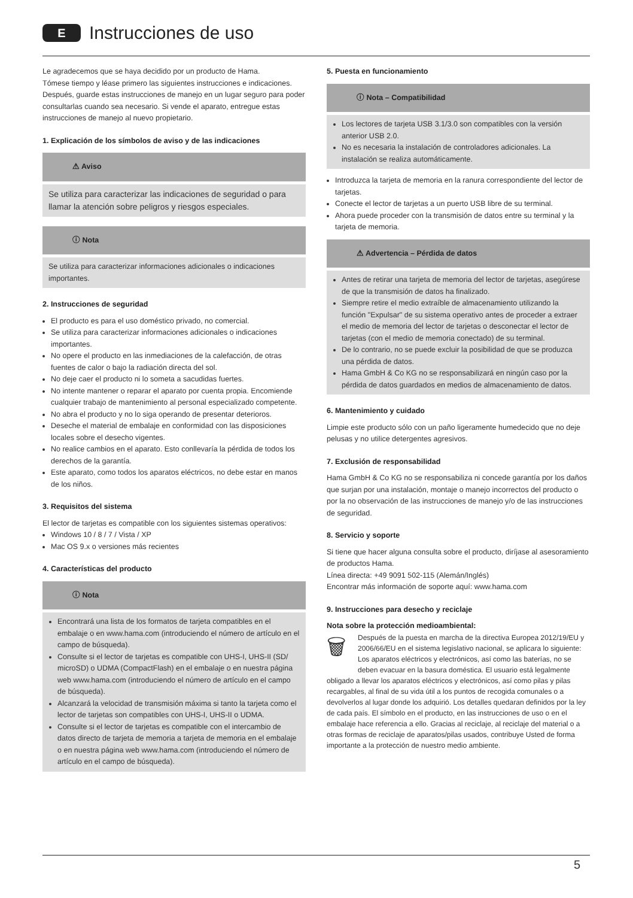E
Instrucciones de uso
Le agradecemos que se haya decidido por un producto de Hama.
Tómese tiempo y léase primero las siguientes instrucciones e indicaciones. Después, guarde estas instrucciones de manejo en un lugar seguro para poder consultarlas cuando sea necesario. Si vende el aparato, entregue estas instrucciones de manejo al nuevo propietario.
1. Explicación de los símbolos de aviso y de las indicaciones
⚠ Aviso
Se utiliza para caracterizar las indicaciones de seguridad o para llamar la atención sobre peligros y riesgos especiales.
ⓘ Nota
Se utiliza para caracterizar informaciones adicionales o indicaciones importantes.
2. Instrucciones de seguridad
El producto es para el uso doméstico privado, no comercial.
Se utiliza para caracterizar informaciones adicionales o indicaciones importantes.
No opere el producto en las inmediaciones de la calefacción, de otras fuentes de calor o bajo la radiación directa del sol.
No deje caer el producto ni lo someta a sacudidas fuertes.
No intente mantener o reparar el aparato por cuenta propia. Encomiende cualquier trabajo de mantenimiento al personal especializado competente.
No abra el producto y no lo siga operando de presentar deterioros.
Deseche el material de embalaje en conformidad con las disposiciones locales sobre el desecho vigentes.
No realice cambios en el aparato. Esto conllevaría la pérdida de todos los derechos de la garantía.
Este aparato, como todos los aparatos eléctricos, no debe estar en manos de los niños.
3. Requisitos del sistema
El lector de tarjetas es compatible con los siguientes sistemas operativos:
Windows 10 / 8 / 7 / Vista / XP
Mac OS 9.x o versiones más recientes
4. Características del producto
ⓘ Nota
Encontrará una lista de los formatos de tarjeta compatibles en el embalaje o en www.hama.com (introduciendo el número de artículo en el campo de búsqueda).
Consulte si el lector de tarjetas es compatible con UHS-I, UHS-II (SD/ microSD) o UDMA (CompactFlash) en el embalaje o en nuestra página web www.hama.com (introduciendo el número de artículo en el campo de búsqueda).
Alcanzará la velocidad de transmisión máxima si tanto la tarjeta como el lector de tarjetas son compatibles con UHS-I, UHS-II o UDMA.
Consulte si el lector de tarjetas es compatible con el intercambio de datos directo de tarjeta de memoria a tarjeta de memoria en el embalaje o en nuestra página web www.hama.com (introduciendo el número de artículo en el campo de búsqueda).
5. Puesta en funcionamiento
ⓘ Nota – Compatibilidad
Los lectores de tarjeta USB 3.1/3.0 son compatibles con la versión anterior USB 2.0.
No es necesaria la instalación de controladores adicionales. La instalación se realiza automáticamente.
Introduzca la tarjeta de memoria en la ranura correspondiente del lector de tarjetas.
Conecte el lector de tarjetas a un puerto USB libre de su terminal.
Ahora puede proceder con la transmisión de datos entre su terminal y la tarjeta de memoria.
⚠ Advertencia – Pérdida de datos
Antes de retirar una tarjeta de memoria del lector de tarjetas, asegúrese de que la transmisión de datos ha finalizado.
Siempre retire el medio extraíble de almacenamiento utilizando la función "Expulsar" de su sistema operativo antes de proceder a extraer el medio de memoria del lector de tarjetas o desconectar el lector de tarjetas (con el medio de memoria conectado) de su terminal.
De lo contrario, no se puede excluir la posibilidad de que se produzca una pérdida de datos.
Hama GmbH & Co KG no se responsabilizará en ningún caso por la pérdida de datos guardados en medios de almacenamiento de datos.
6. Mantenimiento y cuidado
Limpie este producto sólo con un paño ligeramente humedecido que no deje pelusas y no utilice detergentes agresivos.
7. Exclusión de responsabilidad
Hama GmbH & Co KG no se responsabiliza ni concede garantía por los daños que surjan por una instalación, montaje o manejo incorrectos del producto o por la no observación de las instrucciones de manejo y/o de las instrucciones de seguridad.
8. Servicio y soporte
Si tiene que hacer alguna consulta sobre el producto, diríjase al asesoramiento de productos Hama.
Línea directa: +49 9091 502-115 (Alemán/Inglés)
Encontrar más información de soporte aquí: www.hama.com
9. Instrucciones para desecho y reciclaje
Nota sobre la protección medioambiental:
🗑 Después de la puesta en marcha de la directiva Europea 2012/19/EU y 2006/66/EU en el sistema legislativo nacional, se aplicara lo siguiente:
Los aparatos eléctricos y electrónicos, así como las baterías, no se deben evacuar en la basura doméstica. El usuario está legalmente obligado a llevar los aparatos eléctricos y electrónicos, así como pilas y pilas recargables, al final de su vida útil a los puntos de recogida comunales o a devolverlos al lugar donde los adquirió. Los detalles quedaran definidos por la ley de cada país. El símbolo en el producto, en las instrucciones de uso o en el embalaje hace referencia a ello. Gracias al reciclaje, al reciclaje del material o a otras formas de reciclaje de aparatos/pilas usados, contribuye Usted de forma importante a la protección de nuestro medio ambiente.
5